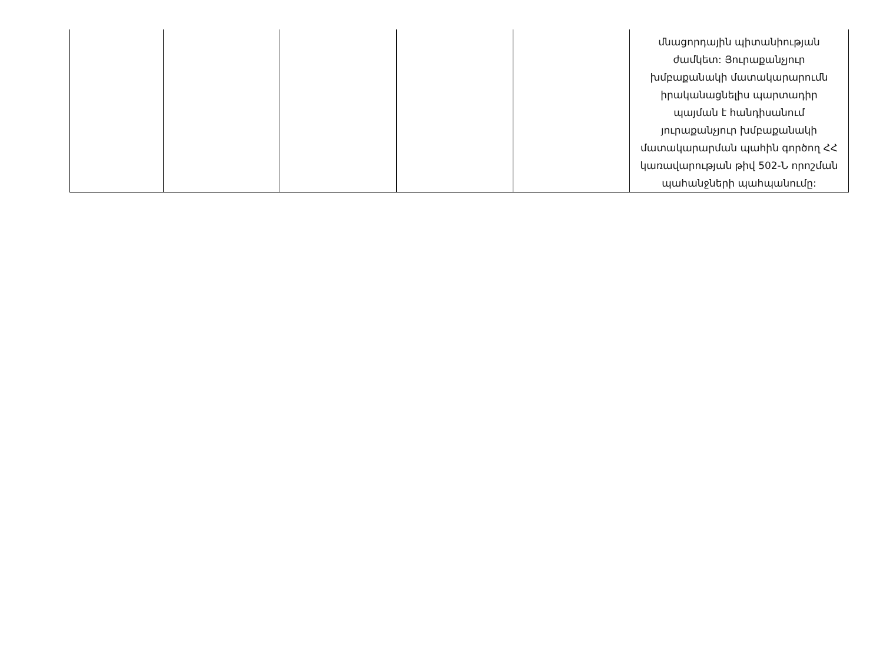| | | | | | մնացորդային պիտանիության ժամկետ: Յուրաքանչյուր խմբաքանակի մատակարարումն իրականացնելիս պարտադիր պայման է հանդիսանում յուրաքանչյուր խմբաքանակի մատակարարման պահին գործող ՀՀ կառավարության թիվ 502-Ն որոշման պահանջների պահպանումը: |